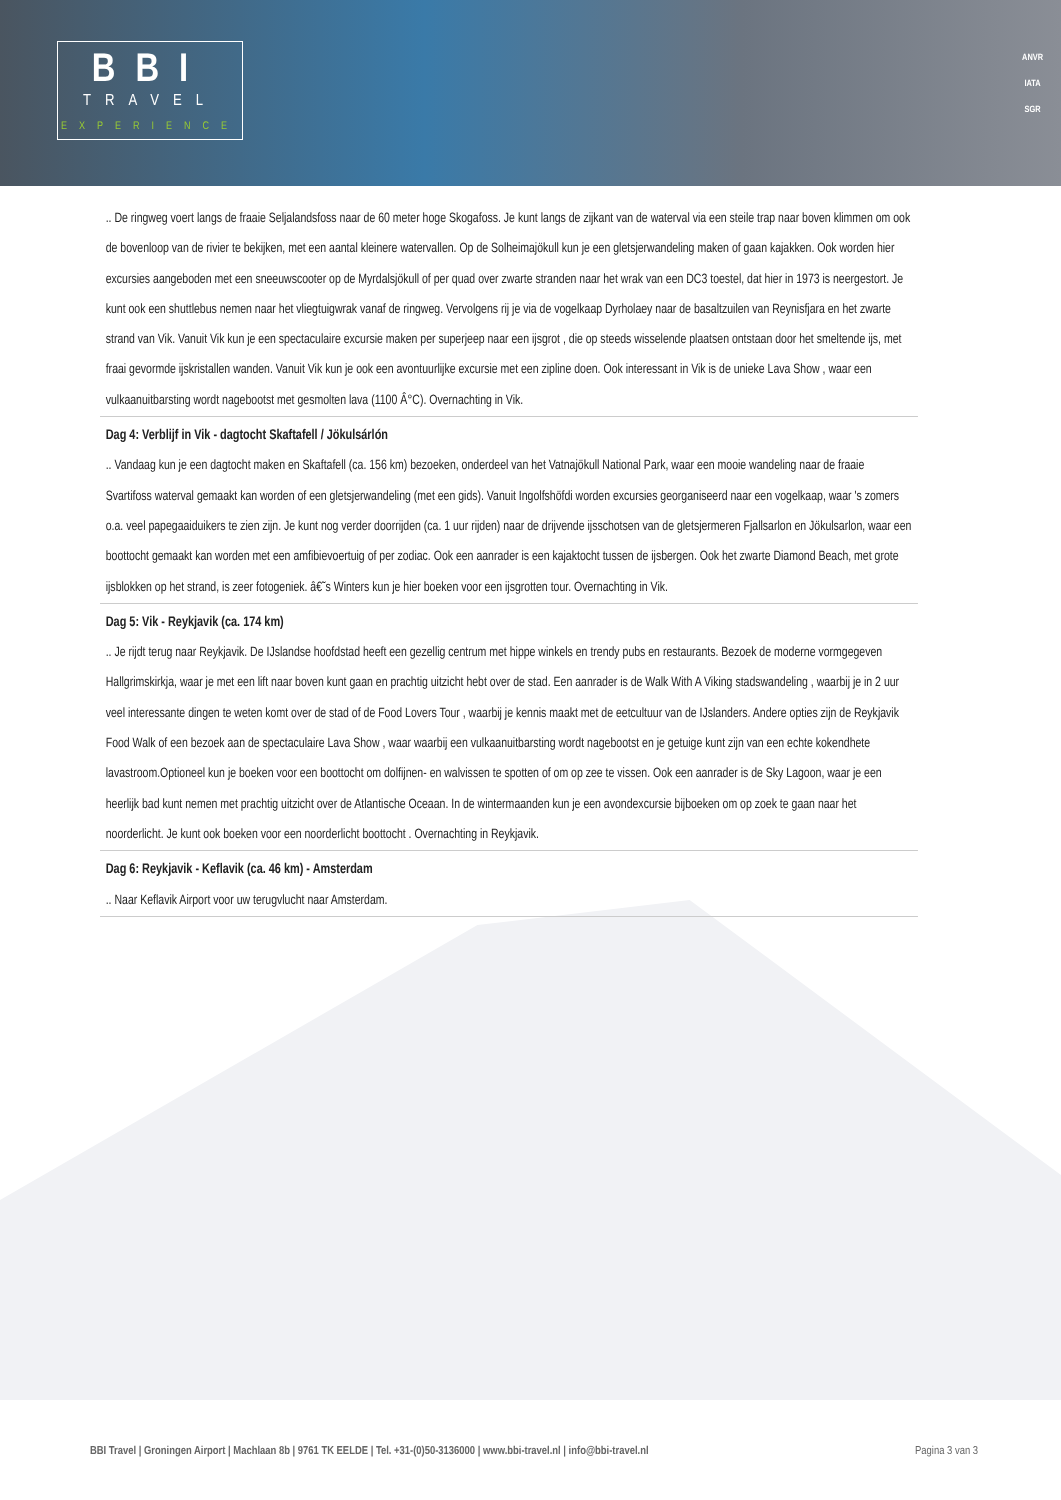BBI
TRAVEL
EXPERIENCE
ANVR
IATA
SGR
.. De ringweg voert langs de fraaie Seljalandsfoss naar de 60 meter hoge Skogafoss. Je kunt langs de zijkant van de waterval via een steile trap naar boven klimmen om ook de bovenloop van de rivier te bekijken, met een aantal kleinere watervallen. Op de Solheimajökull kun je een gletsjerwandeling maken of gaan kajakken. Ook worden hier excursies aangeboden met een sneeuwscooter op de Myrdalsjökull of per quad over zwarte stranden naar het wrak van een DC3 toestel, dat hier in 1973 is neergestort. Je kunt ook een shuttlebus nemen naar het vliegtuigwrak vanaf de ringweg. Vervolgens rij je via de vogelkaap Dyrholaey naar de basaltzuilen van Reynisfjara en het zwarte strand van Vik. Vanuit Vik kun je een spectaculaire excursie maken per superjeep naar een ijsgrot , die op steeds wisselende plaatsen ontstaan door het smeltende ijs, met fraai gevormde ijskristallen wanden. Vanuit Vik kun je ook een avontuurlijke excursie met een zipline doen. Ook interessant in Vik is de unieke Lava Show , waar een vulkaanuitbarsting wordt nagebootst met gesmolten lava (1100 Â°C). Overnachting in Vik.
Dag 4: Verblijf in Vik - dagtocht Skaftafell / Jökulsárlón
.. Vandaag kun je een dagtocht maken en Skaftafell (ca. 156 km) bezoeken, onderdeel van het Vatnajökull National Park, waar een mooie wandeling naar de fraaie Svartifoss waterval gemaakt kan worden of een gletsjerwandeling (met een gids). Vanuit Ingolfshöfdi worden excursies georganiseerd naar een vogelkaap, waar 's zomers o.a. veel papegaaiduikers te zien zijn. Je kunt nog verder doorrijden (ca. 1 uur rijden) naar de drijvende ijsschotsen van de gletsjermeren Fjallsarlon en Jökulsarlon, waar een boottocht gemaakt kan worden met een amfibievoertuig of per zodiac. Ook een aanrader is een kajaktocht tussen de ijsbergen. Ook het zwarte Diamond Beach, met grote ijsblokken op het strand, is zeer fotogeniek. â€˜s Winters kun je hier boeken voor een ijsgrotten tour. Overnachting in Vik.
Dag 5: Vik - Reykjavik (ca. 174 km)
.. Je rijdt terug naar Reykjavik. De IJslandse hoofdstad heeft een gezellig centrum met hippe winkels en trendy pubs en restaurants. Bezoek de moderne vormgegeven Hallgrimskirkja, waar je met een lift naar boven kunt gaan en prachtig uitzicht hebt over de stad. Een aanrader is de Walk With A Viking stadswandeling , waarbij je in 2 uur veel interessante dingen te weten komt over de stad of de Food Lovers Tour , waarbij je kennis maakt met de eetcultuur van de IJslanders. Andere opties zijn de Reykjavik Food Walk of een bezoek aan de spectaculaire Lava Show , waar waarbij een vulkaanuitbarsting wordt nagebootst en je getuige kunt zijn van een echte kokendhete lavastroom.Optioneel kun je boeken voor een boottocht om dolfijnen- en walvissen te spotten of om op zee te vissen. Ook een aanrader is de Sky Lagoon, waar je een heerlijk bad kunt nemen met prachtig uitzicht over de Atlantische Oceaan. In de wintermaanden kun je een avondexcursie bijboeken om op zoek te gaan naar het noorderlicht. Je kunt ook boeken voor een noorderlicht boottocht . Overnachting in Reykjavik.
Dag 6: Reykjavik - Keflavik (ca. 46 km) - Amsterdam
.. Naar Keflavik Airport voor uw terugvlucht naar Amsterdam.
BBI Travel | Groningen Airport | Machlaan 8b | 9761 TK EELDE | Tel. +31-(0)50-3136000 | www.bbi-travel.nl | info@bbi-travel.nl Pagina 3 van 3